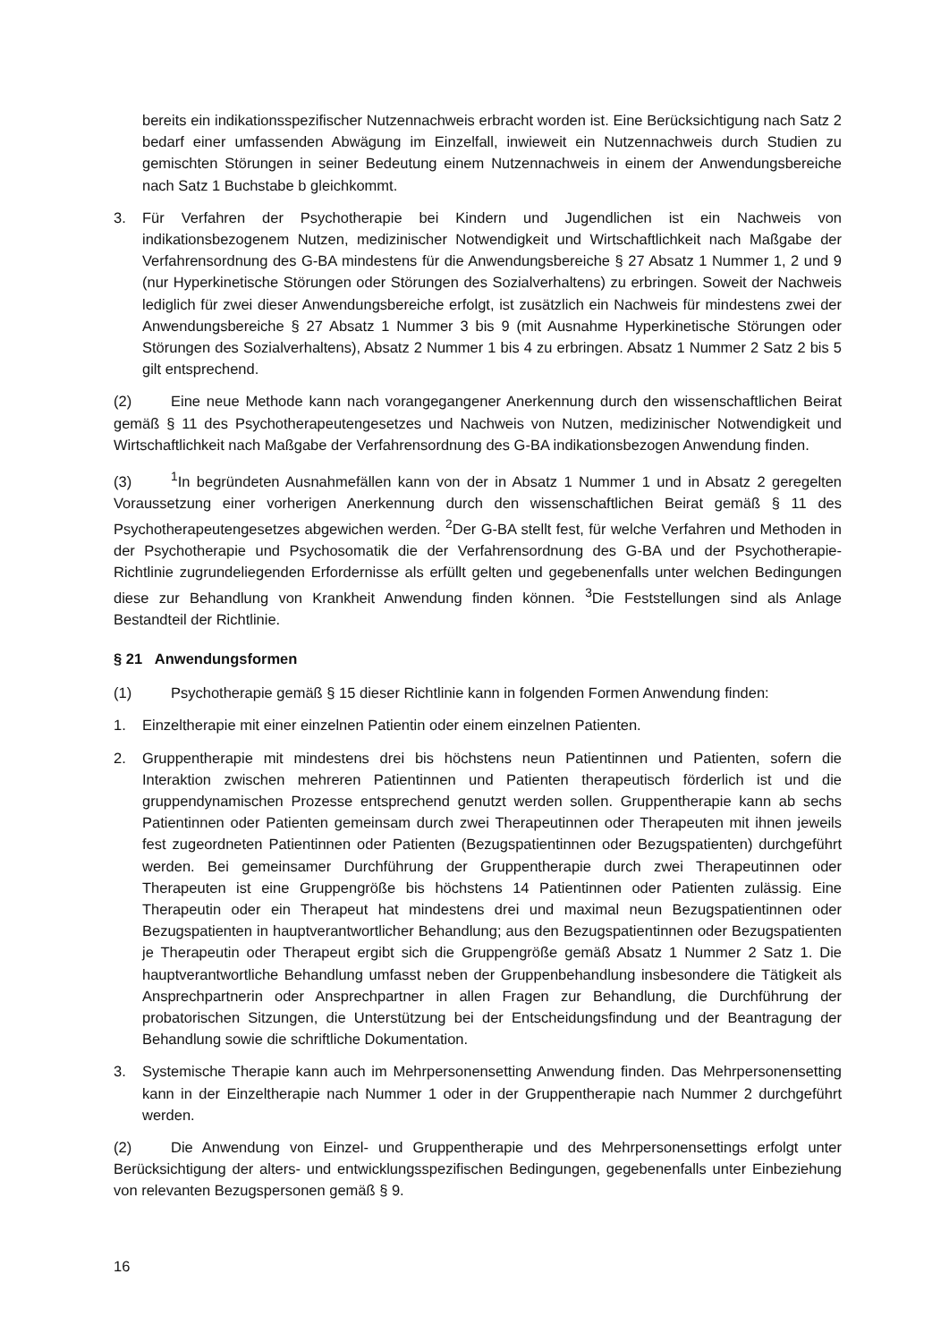bereits ein indikationsspezifischer Nutzennachweis erbracht worden ist. Eine Berücksichtigung nach Satz 2 bedarf einer umfassenden Abwägung im Einzelfall, inwieweit ein Nutzennachweis durch Studien zu gemischten Störungen in seiner Bedeutung einem Nutzennachweis in einem der Anwendungsbereiche nach Satz 1 Buchstabe b gleichkommt.
3. Für Verfahren der Psychotherapie bei Kindern und Jugendlichen ist ein Nachweis von indikationsbezogenem Nutzen, medizinischer Notwendigkeit und Wirtschaftlichkeit nach Maßgabe der Verfahrensordnung des G-BA mindestens für die Anwendungsbereiche § 27 Absatz 1 Nummer 1, 2 und 9 (nur Hyperkinetische Störungen oder Störungen des Sozialverhaltens) zu erbringen. Soweit der Nachweis lediglich für zwei dieser Anwendungsbereiche erfolgt, ist zusätzlich ein Nachweis für mindestens zwei der Anwendungsbereiche § 27 Absatz 1 Nummer 3 bis 9 (mit Ausnahme Hyperkinetische Störungen oder Störungen des Sozialverhaltens), Absatz 2 Nummer 1 bis 4 zu erbringen. Absatz 1 Nummer 2 Satz 2 bis 5 gilt entsprechend.
(2) Eine neue Methode kann nach vorangegangener Anerkennung durch den wissenschaftlichen Beirat gemäß § 11 des Psychotherapeutengesetzes und Nachweis von Nutzen, medizinischer Notwendigkeit und Wirtschaftlichkeit nach Maßgabe der Verfahrensordnung des G-BA indikationsbezogen Anwendung finden.
(3)<sup>1</sup>In begründeten Ausnahmefällen kann von der in Absatz 1 Nummer 1 und in Absatz 2 geregelten Voraussetzung einer vorherigen Anerkennung durch den wissenschaftlichen Beirat gemäß § 11 des Psychotherapeutengesetzes abgewichen werden. <sup>2</sup>Der G-BA stellt fest, für welche Verfahren und Methoden in der Psychotherapie und Psychosomatik die der Verfahrensordnung des G-BA und der Psychotherapie-Richtlinie zugrundeliegenden Erfordernisse als erfüllt gelten und gegebenenfalls unter welchen Bedingungen diese zur Behandlung von Krankheit Anwendung finden können. <sup>3</sup>Die Feststellungen sind als Anlage Bestandteil der Richtlinie.
§ 21 Anwendungsformen
(1) Psychotherapie gemäß § 15 dieser Richtlinie kann in folgenden Formen Anwendung finden:
1. Einzeltherapie mit einer einzelnen Patientin oder einem einzelnen Patienten.
2. Gruppentherapie mit mindestens drei bis höchstens neun Patientinnen und Patienten, sofern die Interaktion zwischen mehreren Patientinnen und Patienten therapeutisch förderlich ist und die gruppendynamischen Prozesse entsprechend genutzt werden sollen. Gruppentherapie kann ab sechs Patientinnen oder Patienten gemeinsam durch zwei Therapeutinnen oder Therapeuten mit ihnen jeweils fest zugeordneten Patientinnen oder Patienten (Bezugspatientinnen oder Bezugspatienten) durchgeführt werden. Bei gemeinsamer Durchführung der Gruppentherapie durch zwei Therapeutinnen oder Therapeuten ist eine Gruppengröße bis höchstens 14 Patientinnen oder Patienten zulässig. Eine Therapeutin oder ein Therapeut hat mindestens drei und maximal neun Bezugspatientinnen oder Bezugspatienten in hauptverantwortlicher Behandlung; aus den Bezugspatientinnen oder Bezugspatienten je Therapeutin oder Therapeut ergibt sich die Gruppengröße gemäß Absatz 1 Nummer 2 Satz 1. Die hauptverantwortliche Behandlung umfasst neben der Gruppenbehandlung insbesondere die Tätigkeit als Ansprechpartnerin oder Ansprechpartner in allen Fragen zur Behandlung, die Durchführung der probatorischen Sitzungen, die Unterstützung bei der Entscheidungsfindung und der Beantragung der Behandlung sowie die schriftliche Dokumentation.
3. Systemische Therapie kann auch im Mehrpersonensetting Anwendung finden. Das Mehrpersonensetting kann in der Einzeltherapie nach Nummer 1 oder in der Gruppentherapie nach Nummer 2 durchgeführt werden.
(2) Die Anwendung von Einzel- und Gruppentherapie und des Mehrpersonensettings erfolgt unter Berücksichtigung der alters- und entwicklungsspezifischen Bedingungen, gegebenenfalls unter Einbeziehung von relevanten Bezugspersonen gemäß § 9.
16